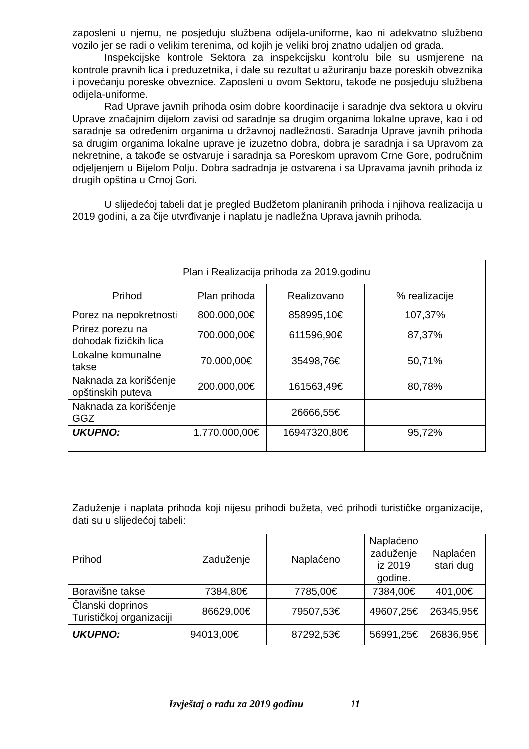zaposleni u njemu, ne posjeduju službena odijela-uniforme, kao ni adekvatno službeno vozilo jer se radi o velikim terenima, od kojih je veliki broj znatno udaljen od grada.
Inspekcijske kontrole Sektora za inspekcijsku kontrolu bile su usmjerene na kontrole pravnih lica i preduzetnika, i dale su rezultat u ažuriranju baze poreskih obveznika i povećanju poreske obveznice. Zaposleni u ovom Sektoru, takođe ne posjeduju službena odijela-uniforme.
Rad Uprave javnih prihoda osim dobre koordinacije i saradnje dva sektora u okviru Uprave značajnim dijelom zavisi od saradnje sa drugim organima lokalne uprave, kao i od saradnje sa određenim organima u državnoj nadležnosti. Saradnja Uprave javnih prihoda sa drugim organima lokalne uprave je izuzetno dobra, dobra je saradnja i sa Upravom za nekretnine, a takođe se ostvaruje i saradnja sa Poreskom upravom Crne Gore, područnim odjeljenjem u Bijelom Polju. Dobra sadradnja je ostvarena i sa Upravama javnih prihoda iz drugih opština u Crnoj Gori.
U slijedećoj tabeli dat je pregled Budžetom planiranih prihoda i njihova realizacija u 2019 godini, a za čije utvrđivanje i naplatu je nadležna Uprava javnih prihoda.
| Plan i Realizacija prihoda za 2019.godinu | | | |
| Prihod | Plan prihoda | Realizovano | % realizacije |
| Porez na nepokretnosti | 800.000,00€ | 858995,10€ | 107,37% |
| Prirez porezu na dohodak fizičkih lica | 700.000,00€ | 611596,90€ | 87,37% |
| Lokalne komunalne takse | 70.000,00€ | 35498,76€ | 50,71% |
| Naknada za korišćenje opštinskih puteva | 200.000,00€ | 161563,49€ | 80,78% |
| Naknada za korišćenje GGZ | | 26666,55€ | |
| UKUPNO: | 1.770.000,00€ | 16947320,80€ | 95,72% |
Zaduženje i naplata prihoda koji nijesu prihodi bužeta, već prihodi turističke organizacije, dati su u slijedećoj tabeli:
| Prihod | Zaduženje | Naplaćeno | Naplaćeno zaduženje iz 2019 godine. | Naplaćen stari dug |
| Boravišne takse | 7384,80€ | 7785,00€ | 7384,00€ | 401,00€ |
| Članski doprinos Turističkoj organizaciji | 86629,00€ | 79507,53€ | 49607,25€ | 26345,95€ |
| UKUPNO: | 94013,00€ | 87292,53€ | 56991,25€ | 26836,95€ |
Izvještaj o radu za 2019 godinu 11